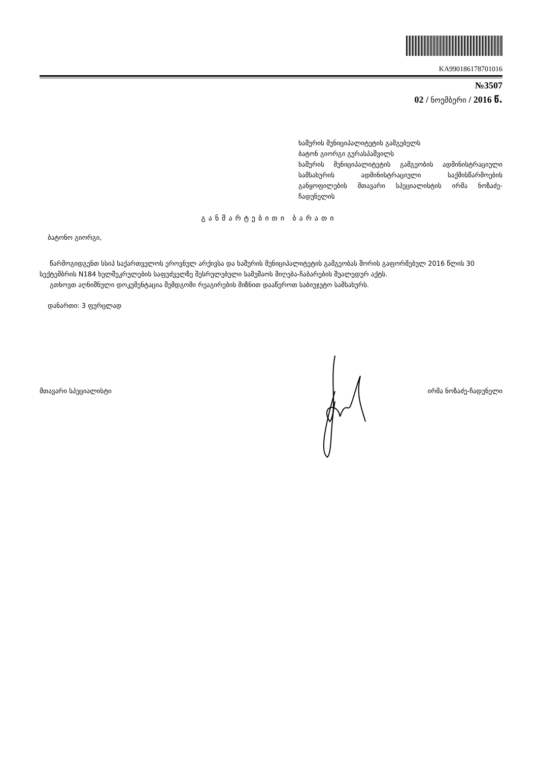KA990186178701016
№3507
02 / ნოემბერი / 2016 წ.
ხაშურის მუნიციპალიტეტის გამგებელს
ბატონ გიორგი გურასპაშვილს
ხაშურის მუნიციპალიტეტის გამგეობის ადმინისტრაციული სამსახურის ადმინისტრაციული საქმისწარმოების განყოფილების მთავარი სპეციალისტის ირმა ნოზაძე-ჩადუნელის
განმარტებითი ბარათი
ბატონო გიორგი,
წარმოგიდგენთ სსიპ საქართველოს ეროვნულ არქივსა და ხაშურის მუნიციპალიტეტის გამგეობას შორის გაფორმებულ 2016 წლის 30 სექტემბრის N184 ხელშეკრულების საფუძველზე შესრულებული სამუშაოს მიღება-ჩაბარების შუალედურ აქტს.
გთხოვთ აღნიშნული დოკუმენტაცია შემდგომი რეაგირების მიზნით დააწეროთ საბიუჯეტო სამსახურს.
დანართი: 3 ფურცლად
მთავარი სპეციალისტი ირმა ნოზაძე-ჩადუნელი